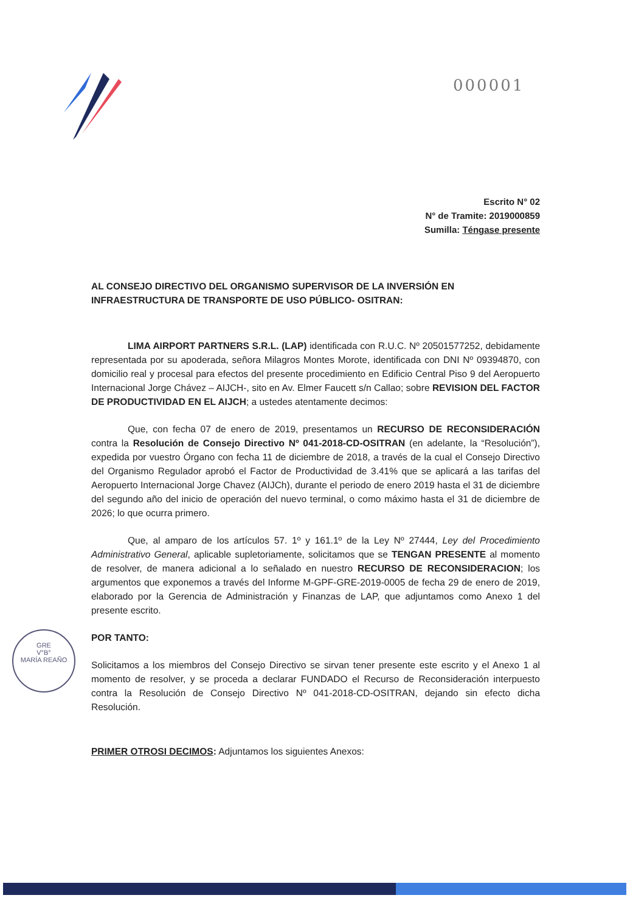000001
GRE
V°B°
MARÍA REAÑO
Escrito N° 02
N° de Tramite: 2019000859
Sumilla: Téngase presente
AL CONSEJO DIRECTIVO DEL ORGANISMO SUPERVISOR DE LA INVERSIÓN EN INFRAESTRUCTURA DE TRANSPORTE DE USO PÚBLICO- OSITRAN:
LIMA AIRPORT PARTNERS S.R.L. (LAP) identificada con R.U.C. Nº 20501577252, debidamente representada por su apoderada, señora Milagros Montes Morote, identificada con DNI Nº 09394870, con domicilio real y procesal para efectos del presente procedimiento en Edificio Central Piso 9 del Aeropuerto Internacional Jorge Chávez – AIJCH-, sito en Av. Elmer Faucett s/n Callao; sobre REVISION DEL FACTOR DE PRODUCTIVIDAD EN EL AIJCH; a ustedes atentamente decimos:
Que, con fecha 07 de enero de 2019, presentamos un RECURSO DE RECONSIDERACIÓN contra la Resolución de Consejo Directivo Nº 041-2018-CD-OSITRAN (en adelante, la “Resolución”), expedida por vuestro Órgano con fecha 11 de diciembre de 2018, a través de la cual el Consejo Directivo del Organismo Regulador aprobó el Factor de Productividad de 3.41% que se aplicará a las tarifas del Aeropuerto Internacional Jorge Chavez (AIJCh), durante el periodo de enero 2019 hasta el 31 de diciembre del segundo año del inicio de operación del nuevo terminal, o como máximo hasta el 31 de diciembre de 2026; lo que ocurra primero.
Que, al amparo de los artículos 57. 1º y 161.1º de la Ley Nº 27444, Ley del Procedimiento Administrativo General, aplicable supletoriamente, solicitamos que se TENGAN PRESENTE al momento de resolver, de manera adicional a lo señalado en nuestro RECURSO DE RECONSIDERACION; los argumentos que exponemos a través del Informe M-GPF-GRE-2019-0005 de fecha 29 de enero de 2019, elaborado por la Gerencia de Administración y Finanzas de LAP, que adjuntamos como Anexo 1 del presente escrito.
POR TANTO:
Solicitamos a los miembros del Consejo Directivo se sirvan tener presente este escrito y el Anexo 1 al momento de resolver, y se proceda a declarar FUNDADO el Recurso de Reconsideración interpuesto contra la Resolución de Consejo Directivo Nº 041-2018-CD-OSITRAN, dejando sin efecto dicha Resolución.
PRIMER OTROSI DECIMOS: Adjuntamos los siguientes Anexos: